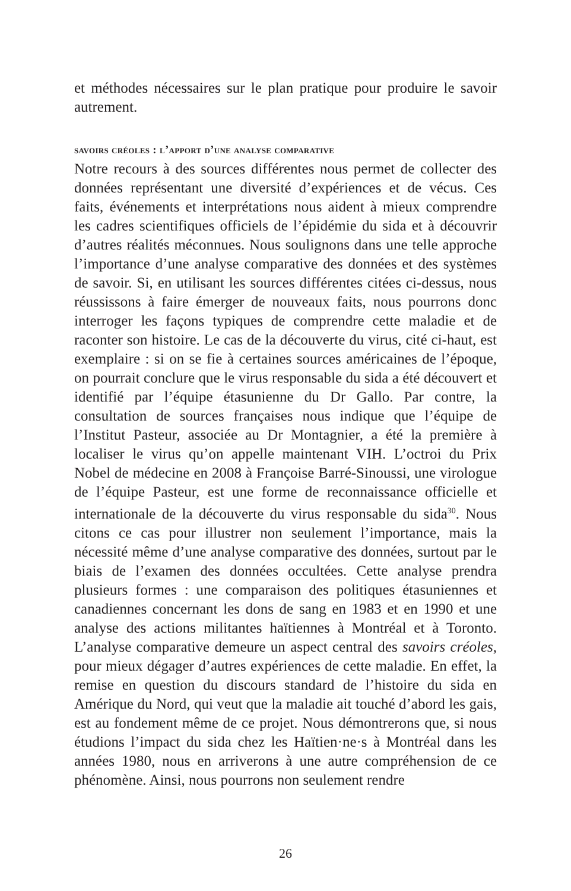et méthodes nécessaires sur le plan pratique pour produire le savoir autrement.
savoirs créoles : l’apport d’une analyse comparative
Notre recours à des sources différentes nous permet de collecter des données représentant une diversité d’expériences et de vécus. Ces faits, événements et interprétations nous aident à mieux comprendre les cadres scientifiques officiels de l’épidémie du sida et à découvrir d’autres réalités méconnues. Nous soulignons dans une telle approche l’importance d’une analyse comparative des données et des systèmes de savoir. Si, en utilisant les sources différentes citées ci-dessus, nous réussissons à faire émerger de nouveaux faits, nous pourrons donc interroger les façons typiques de comprendre cette maladie et de raconter son histoire. Le cas de la découverte du virus, cité ci-haut, est exemplaire : si on se fie à certaines sources américaines de l’époque, on pourrait conclure que le virus responsable du sida a été découvert et identifié par l’équipe étasunienne du Dr Gallo. Par contre, la consultation de sources françaises nous indique que l’équipe de l’Institut Pasteur, associée au Dr Montagnier, a été la première à localiser le virus qu’on appelle maintenant VIH. L’octroi du Prix Nobel de médecine en 2008 à Françoise Barré-Sinoussi, une virologue de l’équipe Pasteur, est une forme de reconnaissance officielle et internationale de la découverte du virus responsable du sida<sup>30</sup>. Nous citons ce cas pour illustrer non seulement l’importance, mais la nécessité même d’une analyse comparative des données, surtout par le biais de l’examen des données occultées. Cette analyse prendra plusieurs formes : une comparaison des politiques étasuniennes et canadiennes concernant les dons de sang en 1983 et en 1990 et une analyse des actions militantes haïtiennes à Montréal et à Toronto. L’analyse comparative demeure un aspect central des savoirs créoles, pour mieux dégager d’autres expériences de cette maladie. En effet, la remise en question du discours standard de l’histoire du sida en Amérique du Nord, qui veut que la maladie ait touché d’abord les gais, est au fondement même de ce projet. Nous démontrerons que, si nous étudions l’impact du sida chez les Haïtien·ne·s à Montréal dans les années 1980, nous en arriverons à une autre compréhension de ce phénomène. Ainsi, nous pourrons non seulement rendre
26